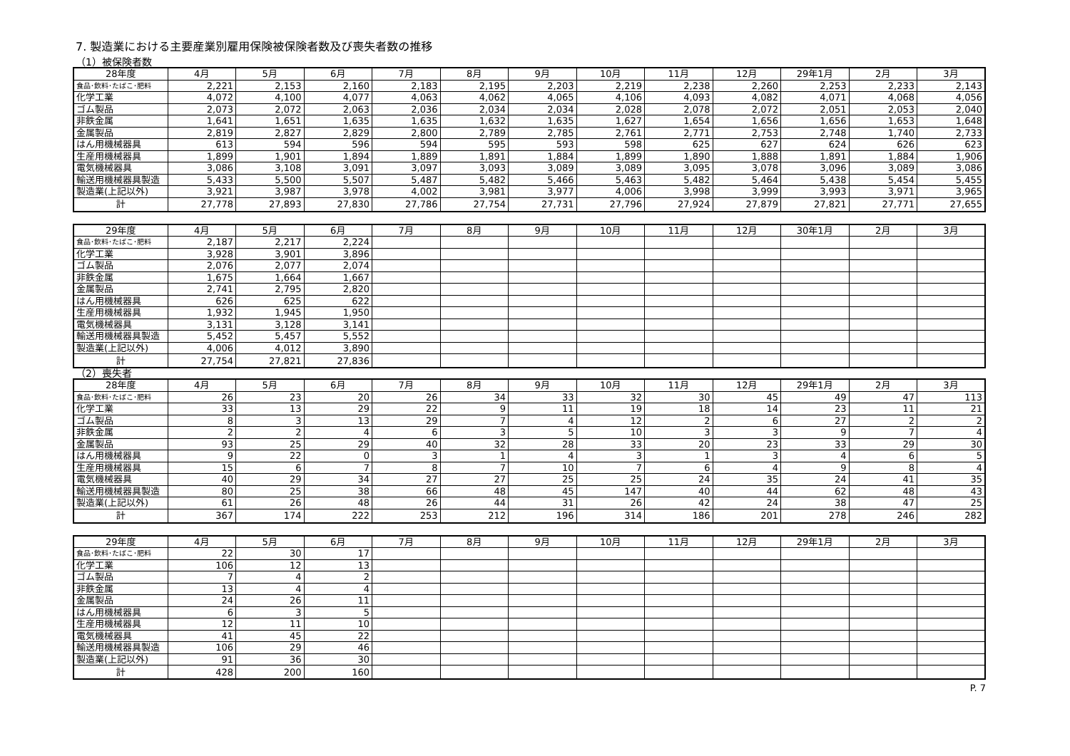7. 製造業における主要産業別雇用保険被保険者数及び喪失者数の推移
（1）被保険者数
| 28年度 | 4月 | 5月 | 6月 | 7月 | 8月 | 9月 | 10月 | 11月 | 12月 | 29年1月 | 2月 | 3月 |
| --- | --- | --- | --- | --- | --- | --- | --- | --- | --- | --- | --- | --- |
| 食品･飲料･たばこ･肥料 | 2,221 | 2,153 | 2,160 | 2,183 | 2,195 | 2,203 | 2,219 | 2,238 | 2,260 | 2,253 | 2,233 | 2,143 |
| 化学工業 | 4,072 | 4,100 | 4,077 | 4,063 | 4,062 | 4,065 | 4,106 | 4,093 | 4,082 | 4,071 | 4,068 | 4,056 |
| ゴム製品 | 2,073 | 2,072 | 2,063 | 2,036 | 2,034 | 2,034 | 2,028 | 2,078 | 2,072 | 2,051 | 2,053 | 2,040 |
| 非鉄金属 | 1,641 | 1,651 | 1,635 | 1,635 | 1,632 | 1,635 | 1,627 | 1,654 | 1,656 | 1,656 | 1,653 | 1,648 |
| 金属製品 | 2,819 | 2,827 | 2,829 | 2,800 | 2,789 | 2,785 | 2,761 | 2,771 | 2,753 | 2,748 | 1,740 | 2,733 |
| はん用機械器具 | 613 | 594 | 596 | 594 | 595 | 593 | 598 | 625 | 627 | 624 | 626 | 623 |
| 生産用機械器具 | 1,899 | 1,901 | 1,894 | 1,889 | 1,891 | 1,884 | 1,899 | 1,890 | 1,888 | 1,891 | 1,884 | 1,906 |
| 電気機械器具 | 3,086 | 3,108 | 3,091 | 3,097 | 3,093 | 3,089 | 3,089 | 3,095 | 3,078 | 3,096 | 3,089 | 3,086 |
| 輸送用機械器具製造 | 5,433 | 5,500 | 5,507 | 5,487 | 5,482 | 5,466 | 5,463 | 5,482 | 5,464 | 5,438 | 5,454 | 5,455 |
| 製造業(上記以外) | 3,921 | 3,987 | 3,978 | 4,002 | 3,981 | 3,977 | 4,006 | 3,998 | 3,999 | 3,993 | 3,971 | 3,965 |
| 計 | 27,778 | 27,893 | 27,830 | 27,786 | 27,754 | 27,731 | 27,796 | 27,924 | 27,879 | 27,821 | 27,771 | 27,655 |
| 29年度 | 4月 | 5月 | 6月 | 7月 | 8月 | 9月 | 10月 | 11月 | 12月 | 30年1月 | 2月 | 3月 |
| --- | --- | --- | --- | --- | --- | --- | --- | --- | --- | --- | --- | --- |
| 食品･飲料･たばこ･肥料 | 2,187 | 2,217 | 2,224 | | | | | | | | | |
| 化学工業 | 3,928 | 3,901 | 3,896 | | | | | | | | | |
| ゴム製品 | 2,076 | 2,077 | 2,074 | | | | | | | | | |
| 非鉄金属 | 1,675 | 1,664 | 1,667 | | | | | | | | | |
| 金属製品 | 2,741 | 2,795 | 2,820 | | | | | | | | | |
| はん用機械器具 | 626 | 625 | 622 | | | | | | | | | |
| 生産用機械器具 | 1,932 | 1,945 | 1,950 | | | | | | | | | |
| 電気機械器具 | 3,131 | 3,128 | 3,141 | | | | | | | | | |
| 輸送用機械器具製造 | 5,452 | 5,457 | 5,552 | | | | | | | | | |
| 製造業(上記以外) | 4,006 | 4,012 | 3,890 | | | | | | | | | |
| 計 | 27,754 | 27,821 | 27,836 | | | | | | | | | |
（2）喪失者
| 28年度 | 4月 | 5月 | 6月 | 7月 | 8月 | 9月 | 10月 | 11月 | 12月 | 29年1月 | 2月 | 3月 |
| --- | --- | --- | --- | --- | --- | --- | --- | --- | --- | --- | --- | --- |
| 食品･飲料･たばこ･肥料 | 26 | 23 | 20 | 26 | 34 | 33 | 32 | 30 | 45 | 49 | 47 | 113 |
| 化学工業 | 33 | 13 | 29 | 22 | 9 | 11 | 19 | 18 | 14 | 23 | 11 | 21 |
| ゴム製品 | 8 | 3 | 13 | 29 | 7 | 4 | 12 | 2 | 6 | 27 | 2 | 2 |
| 非鉄金属 | 2 | 2 | 4 | 6 | 3 | 5 | 10 | 3 | 3 | 9 | 7 | 4 |
| 金属製品 | 93 | 25 | 29 | 40 | 32 | 28 | 33 | 20 | 23 | 33 | 29 | 30 |
| はん用機械器具 | 9 | 22 | 0 | 3 | 1 | 4 | 3 | 1 | 3 | 4 | 6 | 5 |
| 生産用機械器具 | 15 | 6 | 7 | 8 | 7 | 10 | 7 | 6 | 4 | 9 | 8 | 4 |
| 電気機械器具 | 40 | 29 | 34 | 27 | 27 | 25 | 25 | 24 | 35 | 24 | 41 | 35 |
| 輸送用機械器具製造 | 80 | 25 | 38 | 66 | 48 | 45 | 147 | 40 | 44 | 62 | 48 | 43 |
| 製造業(上記以外) | 61 | 26 | 48 | 26 | 44 | 31 | 26 | 42 | 24 | 38 | 47 | 25 |
| 計 | 367 | 174 | 222 | 253 | 212 | 196 | 314 | 186 | 201 | 278 | 246 | 282 |
| 29年度 | 4月 | 5月 | 6月 | 7月 | 8月 | 9月 | 10月 | 11月 | 12月 | 29年1月 | 2月 | 3月 |
| --- | --- | --- | --- | --- | --- | --- | --- | --- | --- | --- | --- | --- |
| 食品･飲料･たばこ･肥料 | 22 | 30 | 17 | | | | | | | | | |
| 化学工業 | 106 | 12 | 13 | | | | | | | | | |
| ゴム製品 | 7 | 4 | 2 | | | | | | | | | |
| 非鉄金属 | 13 | 4 | 4 | | | | | | | | | |
| 金属製品 | 24 | 26 | 11 | | | | | | | | | |
| はん用機械器具 | 6 | 3 | 5 | | | | | | | | | |
| 生産用機械器具 | 12 | 11 | 10 | | | | | | | | | |
| 電気機械器具 | 41 | 45 | 22 | | | | | | | | | |
| 輸送用機械器具製造 | 106 | 29 | 46 | | | | | | | | | |
| 製造業(上記以外) | 91 | 36 | 30 | | | | | | | | | |
| 計 | 428 | 200 | 160 | | | | | | | | | |
P. 7